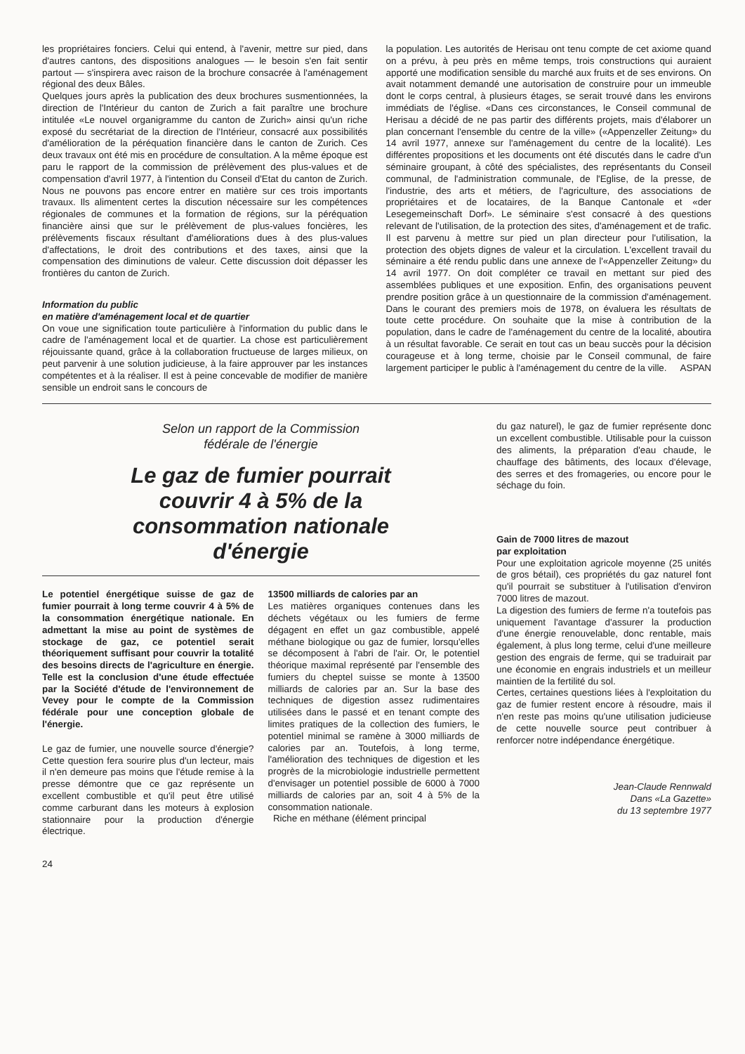les propriétaires fonciers. Celui qui entend, à l'avenir, mettre sur pied, dans d'autres cantons, des dispositions analogues — le besoin s'en fait sentir partout — s'inspirera avec raison de la brochure consacrée à l'aménagement régional des deux Bâles.
Quelques jours après la publication des deux brochures susmentionnées, la direction de l'Intérieur du canton de Zurich a fait paraître une brochure intitulée «Le nouvel organigramme du canton de Zurich» ainsi qu'un riche exposé du secrétariat de la direction de l'Intérieur, consacré aux possibilités d'amélioration de la péréquation financière dans le canton de Zurich. Ces deux travaux ont été mis en procédure de consultation. A la même époque est paru le rapport de la commission de prélèvement des plus-values et de compensation d'avril 1977, à l'intention du Conseil d'Etat du canton de Zurich. Nous ne pouvons pas encore entrer en matière sur ces trois importants travaux. Ils alimentent certes la discution nécessaire sur les compétences régionales de communes et la formation de régions, sur la péréquation financière ainsi que sur le prélèvement de plus-values foncières, les prélèvements fiscaux résultant d'améliorations dues à des plus-values d'affectations, le droit des contributions et des taxes, ainsi que la compensation des diminutions de valeur. Cette discussion doit dépasser les frontières du canton de Zurich.
Information du public
en matière d'aménagement local et de quartier
On voue une signification toute particulière à l'information du public dans le cadre de l'aménagement local et de quartier. La chose est particulièrement réjouissante quand, grâce à la collaboration fructueuse de larges milieux, on peut parvenir à une solution judicieuse, à la faire approuver par les instances compétentes et à la réaliser. Il est à peine concevable de modifier de manière sensible un endroit sans le concours de
la population. Les autorités de Herisau ont tenu compte de cet axiome quand on a prévu, à peu près en même temps, trois constructions qui auraient apporté une modification sensible du marché aux fruits et de ses environs. On avait notamment demandé une autorisation de construire pour un immeuble dont le corps central, à plusieurs étages, se serait trouvé dans les environs immédiats de l'église. «Dans ces circonstances, le Conseil communal de Herisau a décidé de ne pas partir des différents projets, mais d'élaborer un plan concernant l'ensemble du centre de la ville» («Appenzeller Zeitung» du 14 avril 1977, annexe sur l'aménagement du centre de la localité). Les différentes propositions et les documents ont été discutés dans le cadre d'un séminaire groupant, à côté des spécialistes, des représentants du Conseil communal, de l'administration communale, de l'Eglise, de la presse, de l'industrie, des arts et métiers, de l'agriculture, des associations de propriétaires et de locataires, de la Banque Cantonale et «der Lesegemeinschaft Dorf». Le séminaire s'est consacré à des questions relevant de l'utilisation, de la protection des sites, d'aménagement et de trafic. Il est parvenu à mettre sur pied un plan directeur pour l'utilisation, la protection des objets dignes de valeur et la circulation. L'excellent travail du séminaire a été rendu public dans une annexe de l'«Appenzeller Zeitung» du 14 avril 1977. On doit compléter ce travail en mettant sur pied des assemblées publiques et une exposition. Enfin, des organisations peuvent prendre position grâce à un questionnaire de la commission d'aménagement. Dans le courant des premiers mois de 1978, on évaluera les résultats de toute cette procédure. On souhaite que la mise à contribution de la population, dans le cadre de l'aménagement du centre de la localité, aboutira à un résultat favorable. Ce serait en tout cas un beau succès pour la décision courageuse et à long terme, choisie par le Conseil communal, de faire largement participer le public à l'aménagement du centre de la ville. ASPAN
Selon un rapport de la Commission
fédérale de l'énergie
Le gaz de fumier pourrait
couvrir 4 à 5% de la
consommation nationale
d'énergie
Le potentiel énergétique suisse de gaz de fumier pourrait à long terme couvrir 4 à 5% de la consommation énergétique nationale. En admettant la mise au point de systèmes de stockage de gaz, ce potentiel serait théoriquement suffisant pour couvrir la totalité des besoins directs de l'agriculture en énergie. Telle est la conclusion d'une étude effectuée par la Société d'étude de l'environnement de Vevey pour le compte de la Commission fédérale pour une conception globale de l'énergie.
Le gaz de fumier, une nouvelle source d'énergie? Cette question fera sourire plus d'un lecteur, mais il n'en demeure pas moins que l'étude remise à la presse démontre que ce gaz représente un excellent combustible et qu'il peut être utilisé comme carburant dans les moteurs à explosion stationnaire pour la production d'énergie électrique.
13500 milliards de calories par an
Les matières organiques contenues dans les déchets végétaux ou les fumiers de ferme dégagent en effet un gaz combustible, appelé méthane biologique ou gaz de fumier, lorsqu'elles se décomposent à l'abri de l'air. Or, le potentiel théorique maximal représenté par l'ensemble des fumiers du cheptel suisse se monte à 13500 milliards de calories par an. Sur la base des techniques de digestion assez rudimentaires utilisées dans le passé et en tenant compte des limites pratiques de la collection des fumiers, le potentiel minimal se ramène à 3000 milliards de calories par an. Toutefois, à long terme, l'amélioration des techniques de digestion et les progrès de la microbiologie industrielle permettent d'envisager un potentiel possible de 6000 à 7000 milliards de calories par an, soit 4 à 5% de la consommation nationale.
Riche en méthane (élément principal
du gaz naturel), le gaz de fumier représente donc un excellent combustible. Utilisable pour la cuisson des aliments, la préparation d'eau chaude, le chauffage des bâtiments, des locaux d'élevage, des serres et des fromageries, ou encore pour le séchage du foin.
Gain de 7000 litres de mazout
par exploitation
Pour une exploitation agricole moyenne (25 unités de gros bétail), ces propriétés du gaz naturel font qu'il pourrait se substituer à l'utilisation d'environ 7000 litres de mazout.
La digestion des fumiers de ferme n'a toutefois pas uniquement l'avantage d'assurer la production d'une énergie renouvelable, donc rentable, mais également, à plus long terme, celui d'une meilleure gestion des engrais de ferme, qui se traduirait par une économie en engrais industriels et un meilleur maintien de la fertilité du sol.
Certes, certaines questions liées à l'exploitation du gaz de fumier restent encore à résoudre, mais il n'en reste pas moins qu'une utilisation judicieuse de cette nouvelle source peut contribuer à renforcer notre indépendance énergétique.
Jean-Claude Rennwald
Dans «La Gazette»
du 13 septembre 1977
24